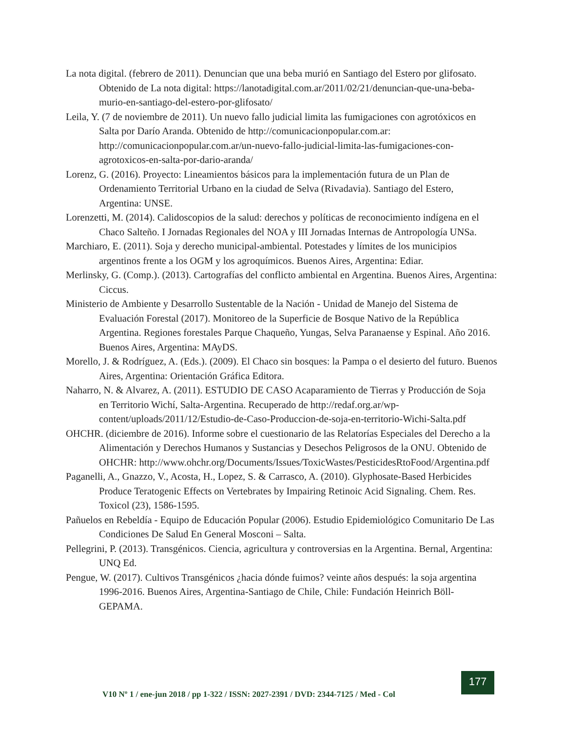La nota digital. (febrero de 2011). Denuncian que una beba murió en Santiago del Estero por glifosato. Obtenido de La nota digital: https://lanotadigital.com.ar/2011/02/21/denuncian-que-una-beba-murio-en-santiago-del-estero-por-glifosato/
Leila, Y. (7 de noviembre de 2011). Un nuevo fallo judicial limita las fumigaciones con agrotóxicos en Salta por Darío Aranda. Obtenido de http://comunicacionpopular.com.ar: http://comunicacionpopular.com.ar/un-nuevo-fallo-judicial-limita-las-fumigaciones-con-agrotoxicos-en-salta-por-dario-aranda/
Lorenz, G. (2016). Proyecto: Lineamientos básicos para la implementación futura de un Plan de Ordenamiento Territorial Urbano en la ciudad de Selva (Rivadavia). Santiago del Estero, Argentina: UNSE.
Lorenzetti, M. (2014). Calidoscopios de la salud: derechos y políticas de reconocimiento indígena en el Chaco Salteño. I Jornadas Regionales del NOA y III Jornadas Internas de Antropología UNSa.
Marchiaro, E. (2011). Soja y derecho municipal-ambiental. Potestades y límites de los municipios argentinos frente a los OGM y los agroquímicos. Buenos Aires, Argentina: Ediar.
Merlinsky, G. (Comp.). (2013). Cartografías del conflicto ambiental en Argentina. Buenos Aires, Argentina: Ciccus.
Ministerio de Ambiente y Desarrollo Sustentable de la Nación - Unidad de Manejo del Sistema de Evaluación Forestal (2017). Monitoreo de la Superficie de Bosque Nativo de la República Argentina. Regiones forestales Parque Chaqueño, Yungas, Selva Paranaense y Espinal. Año 2016. Buenos Aires, Argentina: MAyDS.
Morello, J. & Rodríguez, A. (Eds.). (2009). El Chaco sin bosques: la Pampa o el desierto del futuro. Buenos Aires, Argentina: Orientación Gráfica Editora.
Naharro, N. & Alvarez, A. (2011). ESTUDIO DE CASO Acaparamiento de Tierras y Producción de Soja en Territorio Wichí, Salta-Argentina. Recuperado de http://redaf.org.ar/wp-content/uploads/2011/12/Estudio-de-Caso-Produccion-de-soja-en-territorio-Wichi-Salta.pdf
OHCHR. (diciembre de 2016). Informe sobre el cuestionario de las Relatorías Especiales del Derecho a la Alimentación y Derechos Humanos y Sustancias y Desechos Peligrosos de la ONU. Obtenido de OHCHR: http://www.ohchr.org/Documents/Issues/ToxicWastes/PesticidesRtoFood/Argentina.pdf
Paganelli, A., Gnazzo, V., Acosta, H., Lopez, S. & Carrasco, A. (2010). Glyphosate-Based Herbicides Produce Teratogenic Effects on Vertebrates by Impairing Retinoic Acid Signaling. Chem. Res. Toxicol (23), 1586-1595.
Pañuelos en Rebeldía - Equipo de Educación Popular (2006). Estudio Epidemiológico Comunitario De Las Condiciones De Salud En General Mosconi – Salta.
Pellegrini, P. (2013). Transgénicos. Ciencia, agricultura y controversias en la Argentina. Bernal, Argentina: UNQ Ed.
Pengue, W. (2017). Cultivos Transgénicos ¿hacia dónde fuimos? veinte años después: la soja argentina 1996-2016. Buenos Aires, Argentina-Santiago de Chile, Chile: Fundación Heinrich Böll-GEPAMA.
V10 Nº 1 / ene-jun 2018 / pp 1-322 / ISSN: 2027-2391 / DVD: 2344-7125 / Med - Col
177